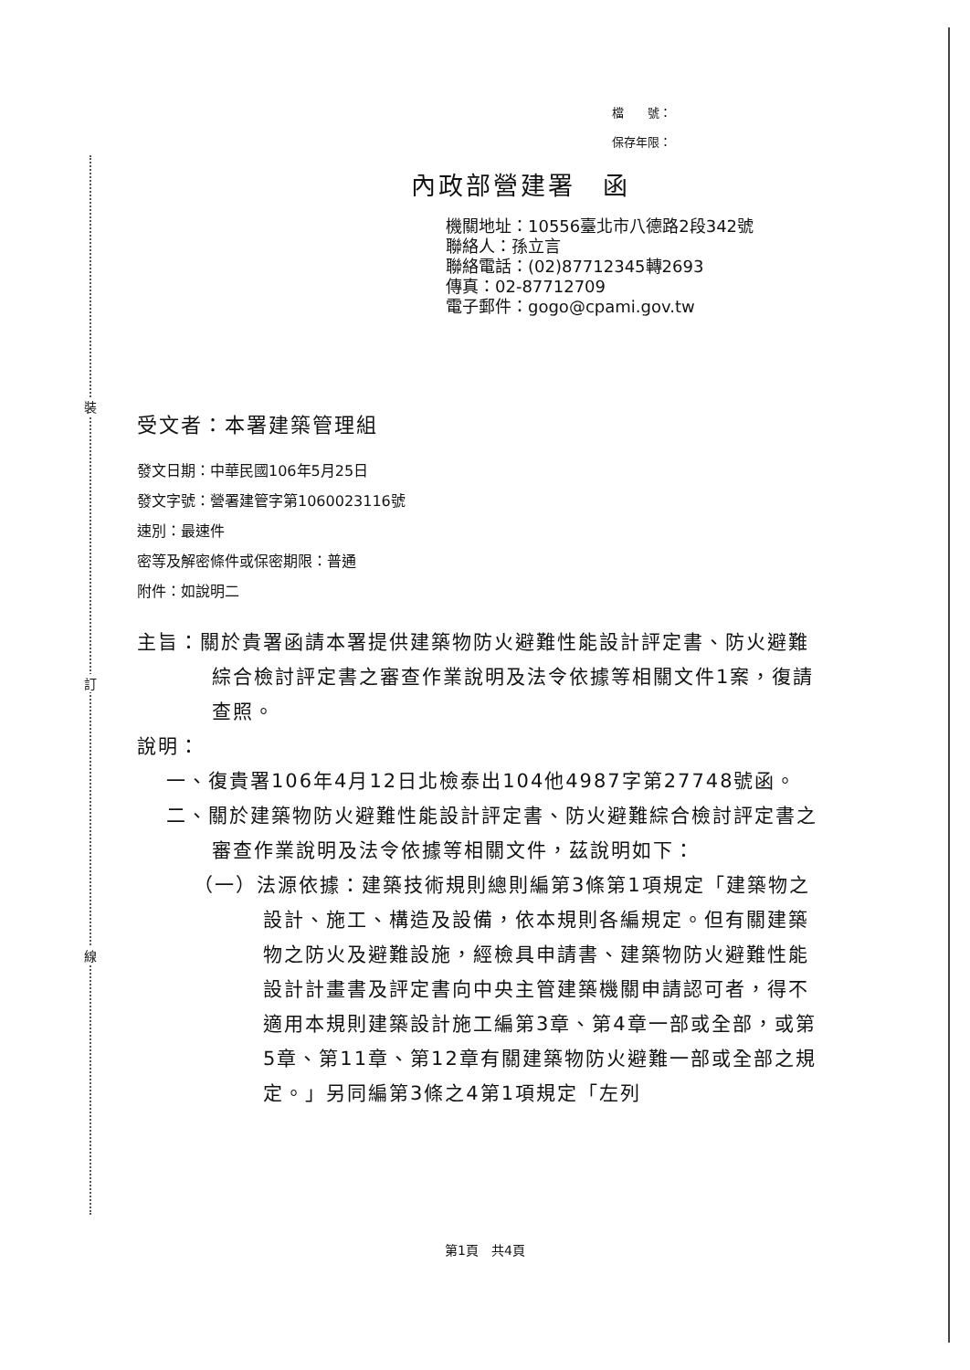裝
訂
線
檔　　號：
保存年限：
內政部營建署　函
機關地址：10556臺北市八德路2段342號
聯絡人：孫立言
聯絡電話：(02)87712345轉2693
傳真：02-87712709
電子郵件：gogo@cpami.gov.tw
受文者：本署建築管理組
發文日期：中華民國106年5月25日
發文字號：營署建管字第1060023116號
速別：最速件
密等及解密條件或保密期限：普通
附件：如說明二
主旨：關於貴署函請本署提供建築物防火避難性能設計評定書、防火避難綜合檢討評定書之審查作業說明及法令依據等相關文件1案，復請查照。
說明：
一、復貴署106年4月12日北檢泰出104他4987字第27748號函。
二、關於建築物防火避難性能設計評定書、防火避難綜合檢討評定書之審查作業說明及法令依據等相關文件，茲說明如下：
（一）法源依據：建築技術規則總則編第3條第1項規定「建築物之設計、施工、構造及設備，依本規則各編規定。但有關建築物之防火及避難設施，經檢具申請書、建築物防火避難性能設計計畫書及評定書向中央主管建築機關申請認可者，得不適用本規則建築設計施工編第3章、第4章一部或全部，或第5章、第11章、第12章有關建築物防火避難一部或全部之規定。」另同編第3條之4第1項規定「左列
第1頁　共4頁